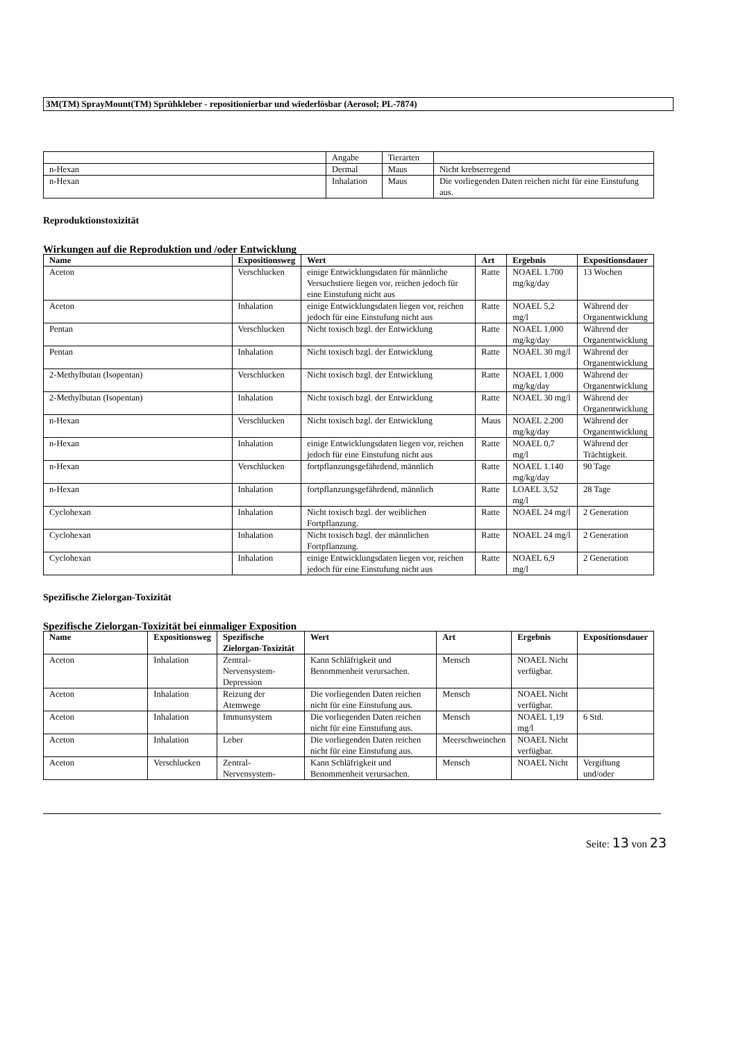3M(TM) SprayMount(TM) Sprühkleber - repositionierbar und wiederlösbar (Aerosol; PL-7874)
| | Angabe | Tierarten | |
| n-Hexan | Dermal | Maus | Nicht krebserregend |
| n-Hexan | Inhalation | Maus | Die vorliegenden Daten reichen nicht für eine Einstufung aus. |
Reproduktionstoxizität
Wirkungen auf die Reproduktion und /oder Entwicklung
| Name | Expositionsweg | Wert | Art | Ergebnis | Expositionsdauer |
| --- | --- | --- | --- | --- | --- |
| Aceton | Verschlucken | einige Entwicklungsdaten für männliche Versuchstiere liegen vor, reichen jedoch für eine Einstufung nicht aus | Ratte | NOAEL 1.700 mg/kg/day | 13 Wochen |
| Aceton | Inhalation | einige Entwicklungsdaten liegen vor, reichen jedoch für eine Einstufung nicht aus | Ratte | NOAEL 5,2 mg/l | Während der Organentwicklung |
| Pentan | Verschlucken | Nicht toxisch bzgl. der Entwicklung | Ratte | NOAEL 1.000 mg/kg/day | Während der Organentwicklung |
| Pentan | Inhalation | Nicht toxisch bzgl. der Entwicklung | Ratte | NOAEL 30 mg/l | Während der Organentwicklung |
| 2-Methylbutan (Isopentan) | Verschlucken | Nicht toxisch bzgl. der Entwicklung | Ratte | NOAEL 1.000 mg/kg/day | Während der Organentwicklung |
| 2-Methylbutan (Isopentan) | Inhalation | Nicht toxisch bzgl. der Entwicklung | Ratte | NOAEL 30 mg/l | Während der Organentwicklung |
| n-Hexan | Verschlucken | Nicht toxisch bzgl. der Entwicklung | Maus | NOAEL 2.200 mg/kg/day | Während der Organentwicklung |
| n-Hexan | Inhalation | einige Entwicklungsdaten liegen vor, reichen jedoch für eine Einstufung nicht aus | Ratte | NOAEL 0,7 mg/l | Während der Trächtigkeit. |
| n-Hexan | Verschlucken | fortpflanzungsgefährdend, männlich | Ratte | NOAEL 1.140 mg/kg/day | 90 Tage |
| n-Hexan | Inhalation | fortpflanzungsgefährdend, männlich | Ratte | LOAEL 3,52 mg/l | 28 Tage |
| Cyclohexan | Inhalation | Nicht toxisch bzgl. der weiblichen Fortpflanzung. | Ratte | NOAEL 24 mg/l | 2 Generation |
| Cyclohexan | Inhalation | Nicht toxisch bzgl. der männlichen Fortpflanzung. | Ratte | NOAEL 24 mg/l | 2 Generation |
| Cyclohexan | Inhalation | einige Entwicklungsdaten liegen vor, reichen jedoch für eine Einstufung nicht aus | Ratte | NOAEL 6,9 mg/l | 2 Generation |
Spezifische Zielorgan-Toxizität
Spezifische Zielorgan-Toxizität bei einmaliger Exposition
| Name | Expositionsweg | Spezifische Zielorgan-Toxizität | Wert | Art | Ergebnis | Expositionsdauer |
| --- | --- | --- | --- | --- | --- | --- |
| Aceton | Inhalation | Zentral-Nervensystem-Depression | Kann Schläfrigkeit und Benommenheit verursachen. | Mensch | NOAEL Nicht verfügbar. | |
| Aceton | Inhalation | Reizung der Atemwege | Die vorliegenden Daten reichen nicht für eine Einstufung aus. | Mensch | NOAEL Nicht verfügbar. | |
| Aceton | Inhalation | Immunsystem | Die vorliegenden Daten reichen nicht für eine Einstufung aus. | Mensch | NOAEL 1,19 mg/l | 6 Std. |
| Aceton | Inhalation | Leber | Die vorliegenden Daten reichen nicht für eine Einstufung aus. | Meerschweinchen | NOAEL Nicht verfügbar. | |
| Aceton | Verschlucken | Zentral-Nervensystem- | Kann Schläfrigkeit und Benommenheit verursachen. | Mensch | NOAEL Nicht | Vergiftung und/oder |
Seite: 13 von 23